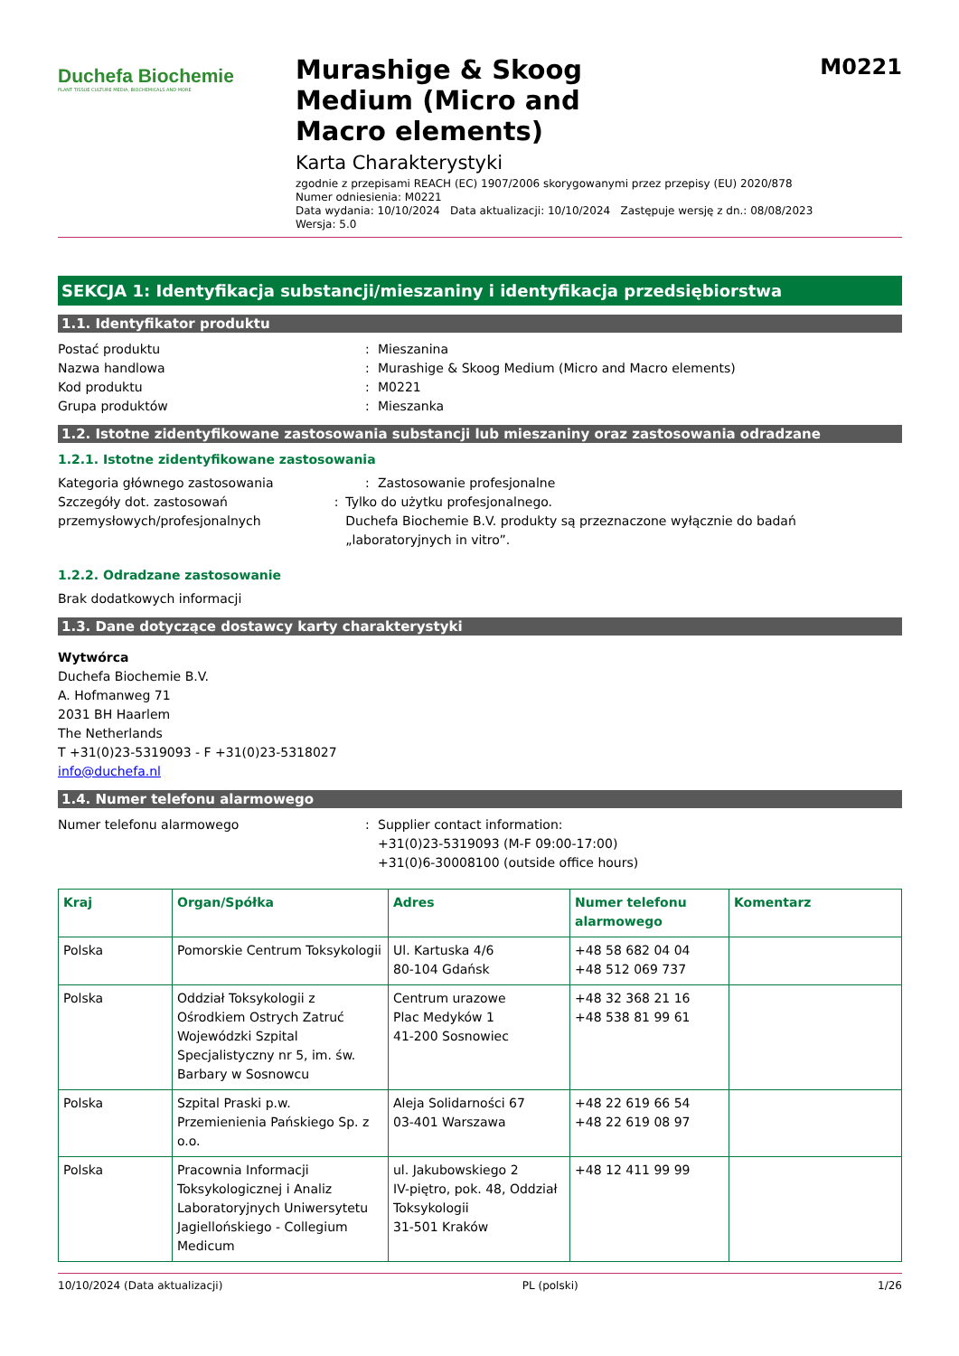Duchefa Biochemie
PLANT TISSUE CULTURE MEDIA, BIOCHEMICALS AND MORE
Murashige & Skoog
Medium (Micro and
Macro elements)
Karta Charakterystyki
zgodnie z przepisami REACH (EC) 1907/2006 skorygowanymi przez przepisy (EU) 2020/878
Numer odniesienia: M0221
Data wydania: 10/10/2024 Data aktualizacji: 10/10/2024 Zastępuje wersję z dn.: 08/08/2023
Wersja: 5.0
M0221
SEKCJA 1: Identyfikacja substancji/mieszaniny i identyfikacja przedsiębiorstwa
1.1. Identyfikator produktu
Postać produktu: Mieszanina
Nazwa handlowa: Murashige & Skoog Medium (Micro and Macro elements)
Kod produktu: M0221
Grupa produktów: Mieszanka
1.2. Istotne zidentyfikowane zastosowania substancji lub mieszaniny oraz zastosowania odradzane
1.2.1. Istotne zidentyfikowane zastosowania
Kategoria głównego zastosowania: Zastosowanie profesjonalne
Szczegóły dot. zastosowań przemysłowych/profesjonalnych: Tylko do użytku profesjonalnego.
Duchefa Biochemie B.V. produkty są przeznaczone wyłącznie do badań „laboratoryjnych in vitro”.
1.2.2. Odradzane zastosowanie
Brak dodatkowych informacji
1.3. Dane dotyczące dostawcy karty charakterystyki
Wytwórca
Duchefa Biochemie B.V.
A. Hofmanweg 71
2031 BH Haarlem
The Netherlands
T +31(0)23-5319093 - F +31(0)23-5318027
info@duchefa.nl
1.4. Numer telefonu alarmowego
Numer telefonu alarmowego: Supplier contact information:
+31(0)23-5319093 (M-F 09:00-17:00)
+31(0)6-30008100 (outside office hours)
| Kraj | Organ/Spółka | Adres | Numer telefonu alarmowego | Komentarz |
| --- | --- | --- | --- | --- |
| Polska | Pomorskie Centrum Toksykologii | Ul. Kartuska 4/6 80-104 Gdańsk | +48 58 682 04 04 +48 512 069 737 | |
| Polska | Oddział Toksykologii z Ośrodkiem Ostrych Zatruć Wojewódzki Szpital Specjalistyczny nr 5, im. św. Barbary w Sosnowcu | Centrum urazowe Plac Medyków 1 41-200 Sosnowiec | +48 32 368 21 16 +48 538 81 99 61 | |
| Polska | Szpital Praski p.w. Przemienienia Pańskiego Sp. z o.o. | Aleja Solidarności 67 03-401 Warszawa | +48 22 619 66 54 +48 22 619 08 97 | |
| Polska | Pracownia Informacji Toksykologicznej i Analiz Laboratoryjnych Uniwersytetu Jagiellońskiego - Collegium Medicum | ul. Jakubowskiego 2 IV-piętro, pok. 48, Oddział Toksykologii 31-501 Kraków | +48 12 411 99 99 | |
10/10/2024 (Data aktualizacji) PL (polski) 1/26